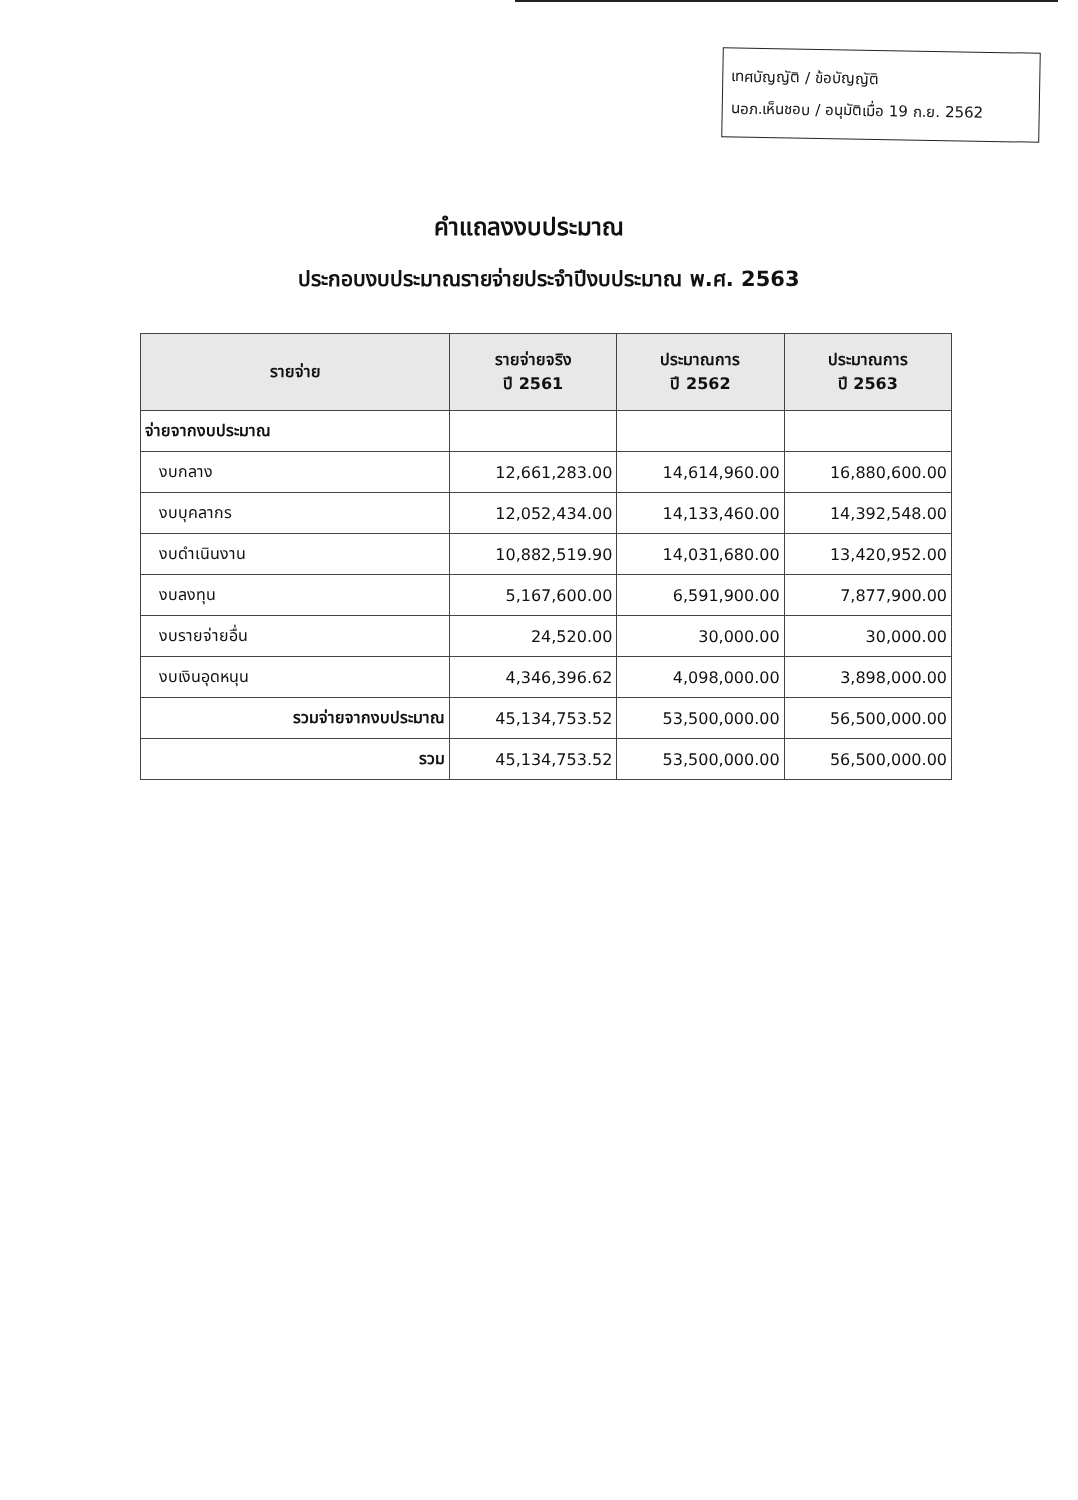เทศบัญญัติ / ข้อบัญญัติ
นอภ.เห็นชอบ / อนุมัติเมื่อ 19 ก.ย. 2562
คำแถลงงบประมาณ
ประกอบงบประมาณรายจ่ายประจำปีงบประมาณ พ.ศ. 2563
| รายจ่าย | รายจ่ายจริง ปี 2561 | ประมาณการ ปี 2562 | ประมาณการ ปี 2563 |
| --- | --- | --- | --- |
| จ่ายจากงบประมาณ | | | |
| งบกลาง | 12,661,283.00 | 14,614,960.00 | 16,880,600.00 |
| งบบุคลากร | 12,052,434.00 | 14,133,460.00 | 14,392,548.00 |
| งบดำเนินงาน | 10,882,519.90 | 14,031,680.00 | 13,420,952.00 |
| งบลงทุน | 5,167,600.00 | 6,591,900.00 | 7,877,900.00 |
| งบรายจ่ายอื่น | 24,520.00 | 30,000.00 | 30,000.00 |
| งบเงินอุดหนุน | 4,346,396.62 | 4,098,000.00 | 3,898,000.00 |
| รวมจ่ายจากงบประมาณ | 45,134,753.52 | 53,500,000.00 | 56,500,000.00 |
| รวม | 45,134,753.52 | 53,500,000.00 | 56,500,000.00 |